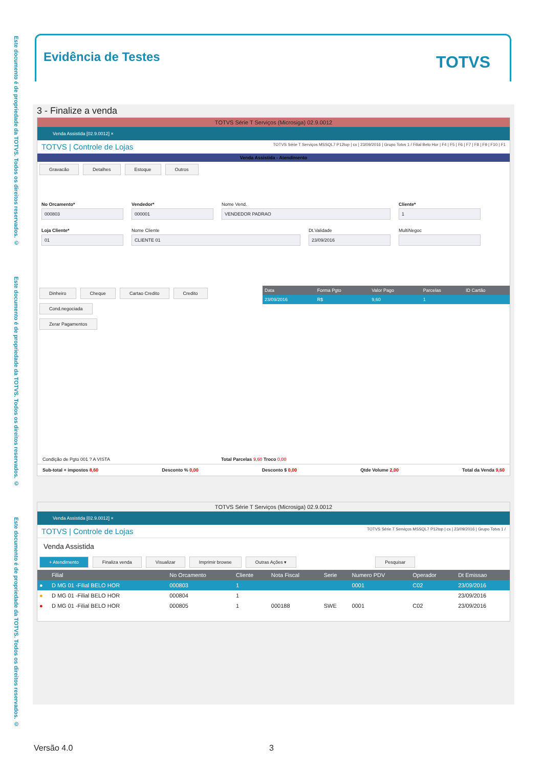Este documento é de propriedade da TOTVS. Todos os direitos reservados. ©
Este documento é de propriedade da TOTVS. Todos os direitos reservados. ©
Este documento é de propriedade da TOTVS. Todos os direitos reservados. ©
Evidência de Testes
TOTVS
3 - Finalize a venda
TOTVS Série T Serviços (Microsiga) 02.9.0012
Venda Assistida [02.9.0012] ×
TOTVS | Controle de Lojas TOTVS Série T Serviços MSSQL7 P12top | cx | 23/09/2016 | Grupo Totvs 1 / Filial Belo Hor | F4 | F5 | F6 | F7 | F8 | F9 | F10 | F1
Venda Assistida - Atendimento
Gravacão Detalhes Estoque Outros
No Orcamento*
000803
Vendedor*
000001
Nome Vend.
VENDEDOR PADRAO
Cliente*
1
Loja Cliente*
01
Nome Cliente
CLIENTE 01
Dt.Validade
23/09/2016
MultiNegoc
Dinheiro Cheque Cartao Credito Credito Cond.negociada
Zerar Pagamentos
| Data | Forma Pgto | Valor Pago | Parcelas | ID Cartão |
| --- | --- | --- | --- | --- |
| 23/09/2016 | R$ | 9,60 | 1 | |
Condição de Pgto 001 ? A VISTA Total Parcelas 9,60 Troco 0,00
Sub-total + impostos 8,60 Desconto % 0,00 Desconto $ 0,00 Qtde Volume 2,00 Total da Venda 9,60
TOTVS Série T Serviços (Microsiga) 02.9.0012
Venda Assistida [02.9.0012] ×
TOTVS | Controle de Lojas TOTVS Série T Serviços MSSQL7 P12top | cx | 23/09/2016 | Grupo Totvs 1 /
Venda Assistida
+ Atendimento Finaliza venda Visualizar Imprimir browse Outras Ações ▾ Pesquisar
| | Filial | No Orcamento | Cliente | Nota Fiscal | Serie | Numero PDV | Operador | Dt Emissao |
| --- | --- | --- | --- | --- | --- | --- | --- | --- |
| ● | D MG 01 -Filial BELO HOR | 000803 | 1 | | | 0001 | C02 | 23/09/2016 |
| ● | D MG 01 -Filial BELO HOR | 000804 | 1 | | | | | 23/09/2016 |
| ● | D MG 01 -Filial BELO HOR | 000805 | 1 | 000188 | SWE | 0001 | C02 | 23/09/2016 |
Versão 4.0 3